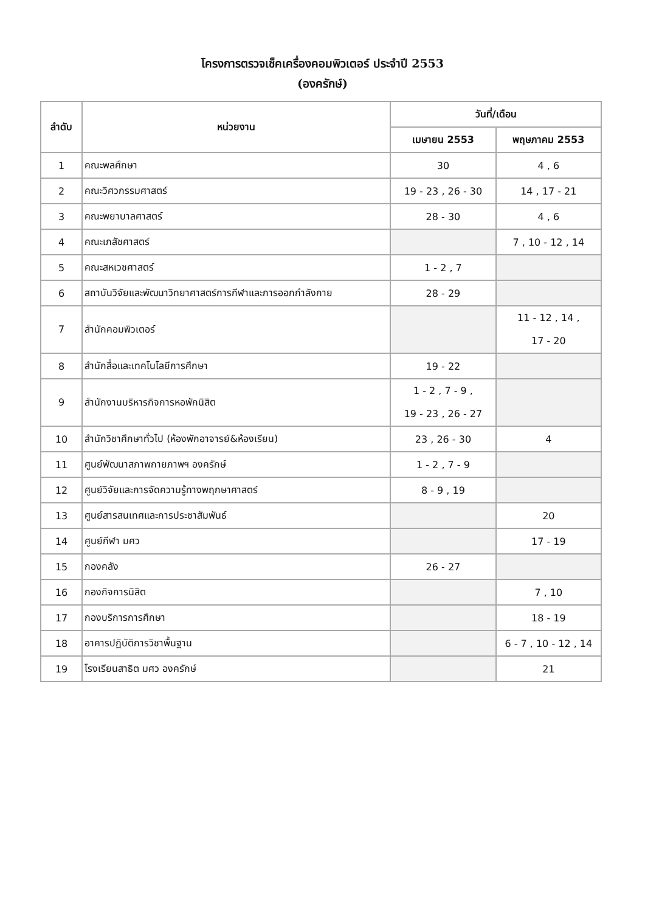โครงการตรวจเช็คเครื่องคอมพิวเตอร์ ประจำปี 2553
(องครักษ์)
| ลำดับ | หน่วยงาน | วันที่/เดือน | |
| --- | --- | --- | --- |
| | | เมษายน 2553 | พฤษภาคม 2553 |
| 1 | คณะพลศึกษา | 30 | 4 , 6 |
| 2 | คณะวิศวกรรมศาสตร์ | 19 - 23 , 26 - 30 | 14 , 17 - 21 |
| 3 | คณะพยาบาลศาสตร์ | 28 - 30 | 4 , 6 |
| 4 | คณะเภสัชศาสตร์ | | 7 , 10 - 12 , 14 |
| 5 | คณะสหเวชศาสตร์ | 1 - 2 , 7 | |
| 6 | สถาบันวิจัยและพัฒนาวิทยาศาสตร์การกีฬาและการออกกำลังกาย | 28 - 29 | |
| 7 | สำนักคอมพิวเตอร์ | | 11 - 12 , 14 , 17 - 20 |
| 8 | สำนักสื่อและเทคโนโลยีการศึกษา | 19 - 22 | |
| 9 | สำนักงานบริหารกิจการหอพักนิสิต | 1 - 2 , 7 - 9 , 19 - 23 , 26 - 27 | |
| 10 | สำนักวิชาศึกษาทั่วไป (ห้องพักอาจารย์&ห้องเรียน) | 23 , 26 - 30 | 4 |
| 11 | ศูนย์พัฒนาสภาพกายภาพฯ องครักษ์ | 1 - 2 , 7 - 9 | |
| 12 | ศูนย์วิจัยและการจัดความรู้ทางพฤกษาศาสตร์ | 8 - 9 , 19 | |
| 13 | ศูนย์สารสนเทศและการประชาสัมพันธ์ | | 20 |
| 14 | ศูนย์กีฬา มศว | | 17 - 19 |
| 15 | กองคลัง | 26 - 27 | |
| 16 | กองกิจการนิสิต | | 7 , 10 |
| 17 | กองบริการการศึกษา | | 18 - 19 |
| 18 | อาคารปฏิบัติการวิชาพื้นฐาน | | 6 - 7 , 10 - 12 , 14 |
| 19 | โรงเรียนสาธิต มศว องครักษ์ | | 21 |